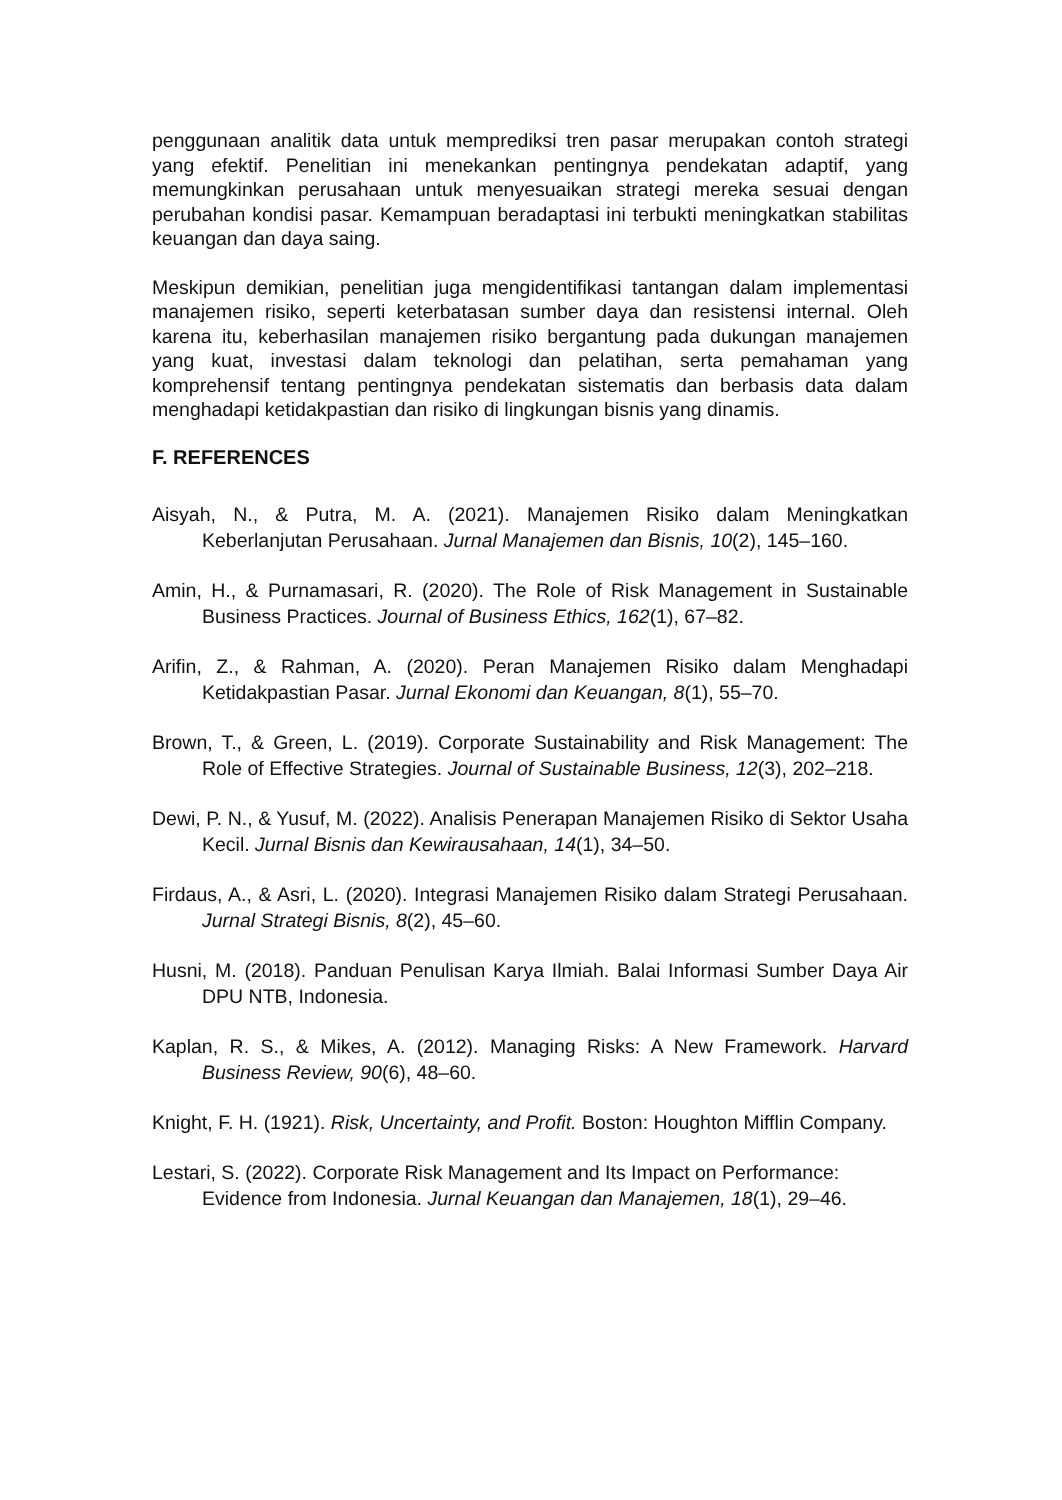penggunaan analitik data untuk memprediksi tren pasar merupakan contoh strategi yang efektif. Penelitian ini menekankan pentingnya pendekatan adaptif, yang memungkinkan perusahaan untuk menyesuaikan strategi mereka sesuai dengan perubahan kondisi pasar. Kemampuan beradaptasi ini terbukti meningkatkan stabilitas keuangan dan daya saing.
Meskipun demikian, penelitian juga mengidentifikasi tantangan dalam implementasi manajemen risiko, seperti keterbatasan sumber daya dan resistensi internal. Oleh karena itu, keberhasilan manajemen risiko bergantung pada dukungan manajemen yang kuat, investasi dalam teknologi dan pelatihan, serta pemahaman yang komprehensif tentang pentingnya pendekatan sistematis dan berbasis data dalam menghadapi ketidakpastian dan risiko di lingkungan bisnis yang dinamis.
F. REFERENCES
Aisyah, N., & Putra, M. A. (2021). Manajemen Risiko dalam Meningkatkan Keberlanjutan Perusahaan. Jurnal Manajemen dan Bisnis, 10(2), 145–160.
Amin, H., & Purnamasari, R. (2020). The Role of Risk Management in Sustainable Business Practices. Journal of Business Ethics, 162(1), 67–82.
Arifin, Z., & Rahman, A. (2020). Peran Manajemen Risiko dalam Menghadapi Ketidakpastian Pasar. Jurnal Ekonomi dan Keuangan, 8(1), 55–70.
Brown, T., & Green, L. (2019). Corporate Sustainability and Risk Management: The Role of Effective Strategies. Journal of Sustainable Business, 12(3), 202–218.
Dewi, P. N., & Yusuf, M. (2022). Analisis Penerapan Manajemen Risiko di Sektor Usaha Kecil. Jurnal Bisnis dan Kewirausahaan, 14(1), 34–50.
Firdaus, A., & Asri, L. (2020). Integrasi Manajemen Risiko dalam Strategi Perusahaan. Jurnal Strategi Bisnis, 8(2), 45–60.
Husni, M. (2018). Panduan Penulisan Karya Ilmiah. Balai Informasi Sumber Daya Air DPU NTB, Indonesia.
Kaplan, R. S., & Mikes, A. (2012). Managing Risks: A New Framework. Harvard Business Review, 90(6), 48–60.
Knight, F. H. (1921). Risk, Uncertainty, and Profit. Boston: Houghton Mifflin Company.
Lestari, S. (2022). Corporate Risk Management and Its Impact on Performance: Evidence from Indonesia. Jurnal Keuangan dan Manajemen, 18(1), 29–46.